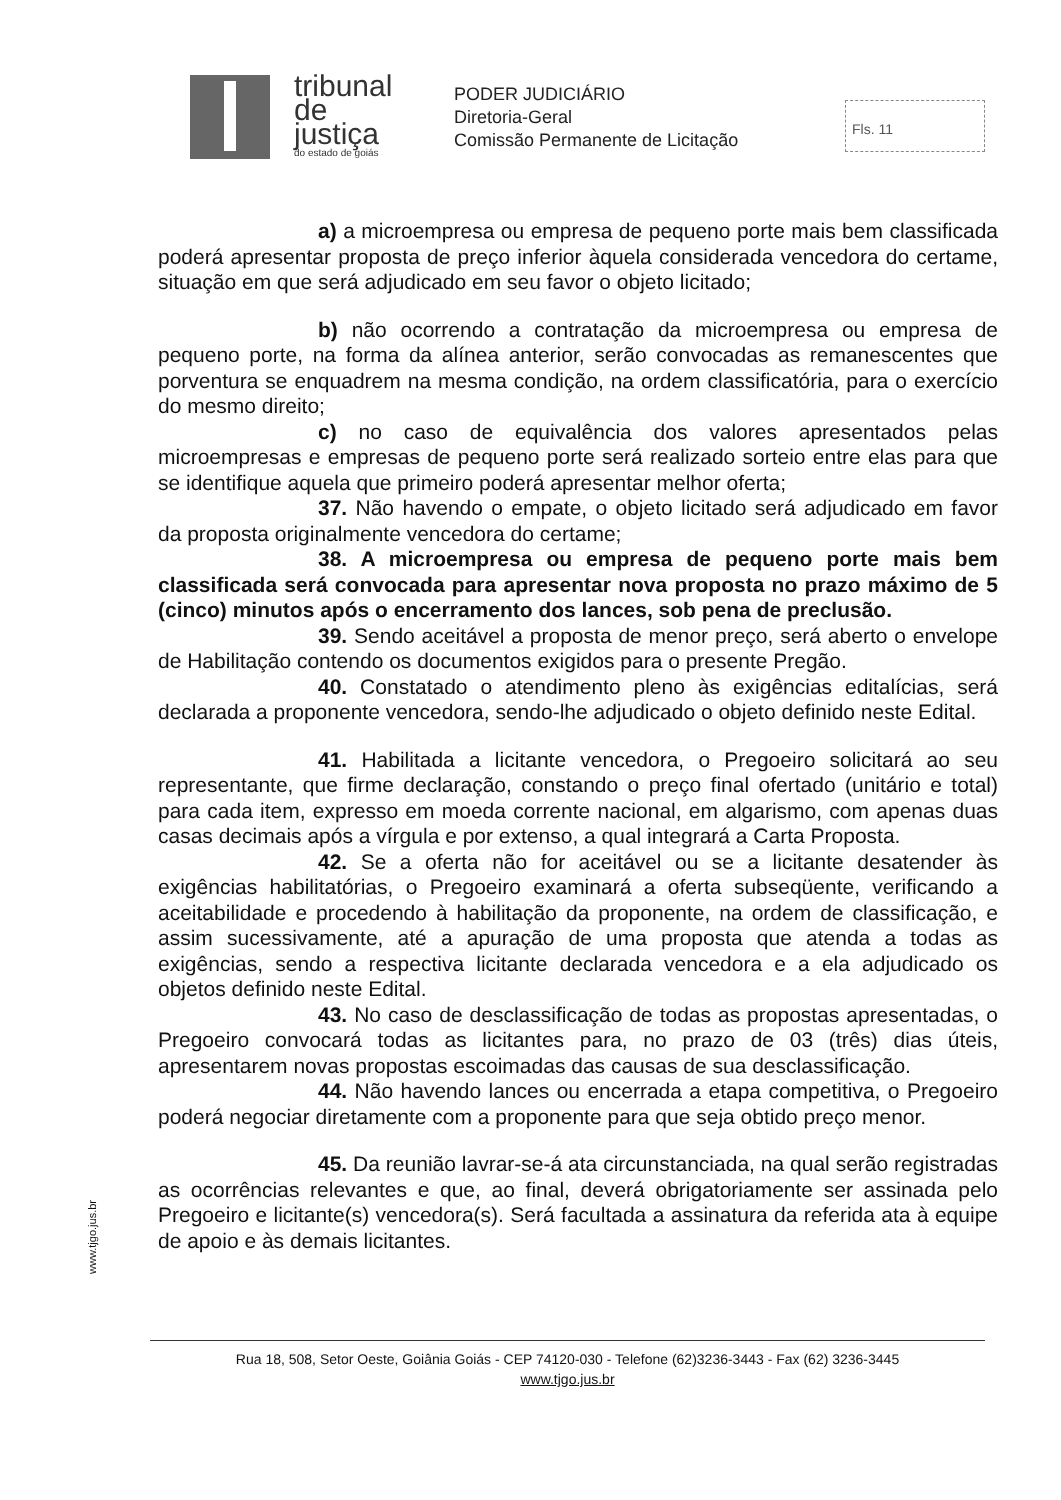tribunal
de justiça
do estado de goiás
PODER JUDICIÁRIO
Diretoria-Geral
Comissão Permanente de Licitação
Fls. 11
a) a microempresa ou empresa de pequeno porte mais bem classificada poderá apresentar proposta de preço inferior àquela considerada vencedora do certame, situação em que será adjudicado em seu favor o objeto licitado;
b) não ocorrendo a contratação da microempresa ou empresa de pequeno porte, na forma da alínea anterior, serão convocadas as remanescentes que porventura se enquadrem na mesma condição, na ordem classificatória, para o exercício do mesmo direito;
c) no caso de equivalência dos valores apresentados pelas microempresas e empresas de pequeno porte será realizado sorteio entre elas para que se identifique aquela que primeiro poderá apresentar melhor oferta;
37. Não havendo o empate, o objeto licitado será adjudicado em favor da proposta originalmente vencedora do certame;
38. A microempresa ou empresa de pequeno porte mais bem classificada será convocada para apresentar nova proposta no prazo máximo de 5 (cinco) minutos após o encerramento dos lances, sob pena de preclusão.
39. Sendo aceitável a proposta de menor preço, será aberto o envelope de Habilitação contendo os documentos exigidos para o presente Pregão.
40. Constatado o atendimento pleno às exigências editalícias, será declarada a proponente vencedora, sendo-lhe adjudicado o objeto definido neste Edital.
41. Habilitada a licitante vencedora, o Pregoeiro solicitará ao seu representante, que firme declaração, constando o preço final ofertado (unitário e total) para cada item, expresso em moeda corrente nacional, em algarismo, com apenas duas casas decimais após a vírgula e por extenso, a qual integrará a Carta Proposta.
42. Se a oferta não for aceitável ou se a licitante desatender às exigências habilitatórias, o Pregoeiro examinará a oferta subseqüente, verificando a aceitabilidade e procedendo à habilitação da proponente, na ordem de classificação, e assim sucessivamente, até a apuração de uma proposta que atenda a todas as exigências, sendo a respectiva licitante declarada vencedora e a ela adjudicado os objetos definido neste Edital.
43. No caso de desclassificação de todas as propostas apresentadas, o Pregoeiro convocará todas as licitantes para, no prazo de 03 (três) dias úteis, apresentarem novas propostas escoimadas das causas de sua desclassificação.
44. Não havendo lances ou encerrada a etapa competitiva, o Pregoeiro poderá negociar diretamente com a proponente para que seja obtido preço menor.
45. Da reunião lavrar-se-á ata circunstanciada, na qual serão registradas as ocorrências relevantes e que, ao final, deverá obrigatoriamente ser assinada pelo Pregoeiro e licitante(s) vencedora(s). Será facultada a assinatura da referida ata à equipe de apoio e às demais licitantes.
www.tjgo.jus.br
Rua 18, 508, Setor Oeste, Goiânia Goiás - CEP 74120-030 - Telefone (62)3236-3443 - Fax (62) 3236-3445
www.tjgo.jus.br